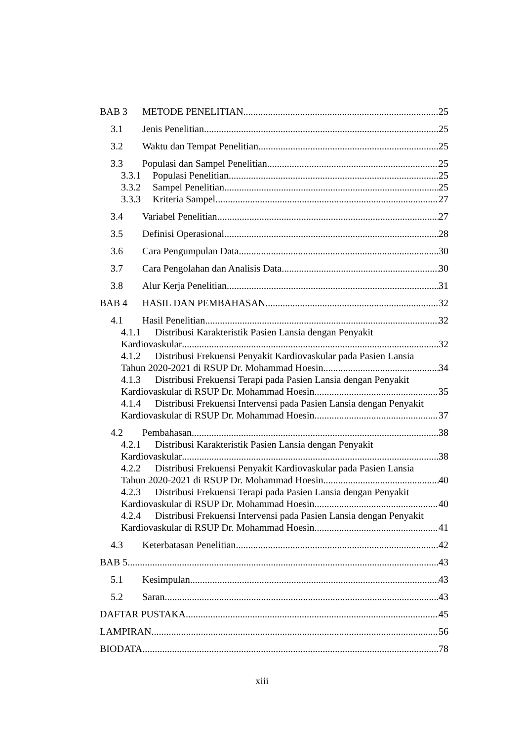BAB 3 METODE PENELITIAN 25
3.1 Jenis Penelitian 25
3.2 Waktu dan Tempat Penelitian 25
3.3 Populasi dan Sampel Penelitian 25
3.3.1 Populasi Penelitian 25
3.3.2 Sampel Penelitian 25
3.3.3 Kriteria Sampel 27
3.4 Variabel Penelitian 27
3.5 Definisi Operasional 28
3.6 Cara Pengumpulan Data 30
3.7 Cara Pengolahan dan Analisis Data 30
3.8 Alur Kerja Penelitian 31
BAB 4 HASIL DAN PEMBAHASAN 32
4.1 Hasil Penelitian 32
4.1.1 Distribusi Karakteristik Pasien Lansia dengan Penyakit
Kardiovaskular 32
4.1.2 Distribusi Frekuensi Penyakit Kardiovaskular pada Pasien Lansia
Tahun 2020-2021 di RSUP Dr. Mohammad Hoesin 34
4.1.3 Distribusi Frekuensi Terapi pada Pasien Lansia dengan Penyakit
Kardiovaskular di RSUP Dr. Mohammad Hoesin 35
4.1.4 Distribusi Frekuensi Intervensi pada Pasien Lansia dengan Penyakit
Kardiovaskular di RSUP Dr. Mohammad Hoesin 37
4.2 Pembahasan 38
4.2.1 Distribusi Karakteristik Pasien Lansia dengan Penyakit
Kardiovaskular 38
4.2.2 Distribusi Frekuensi Penyakit Kardiovaskular pada Pasien Lansia
Tahun 2020-2021 di RSUP Dr. Mohammad Hoesin 40
4.2.3 Distribusi Frekuensi Terapi pada Pasien Lansia dengan Penyakit
Kardiovaskular di RSUP Dr. Mohammad Hoesin 40
4.2.4 Distribusi Frekuensi Intervensi pada Pasien Lansia dengan Penyakit
Kardiovaskular di RSUP Dr. Mohammad Hoesin 41
4.3 Keterbatasan Penelitian 42
BAB 5 43
5.1 Kesimpulan 43
5.2 Saran 43
DAFTAR PUSTAKA 45
LAMPIRAN 56
BIODATA 78
xiii